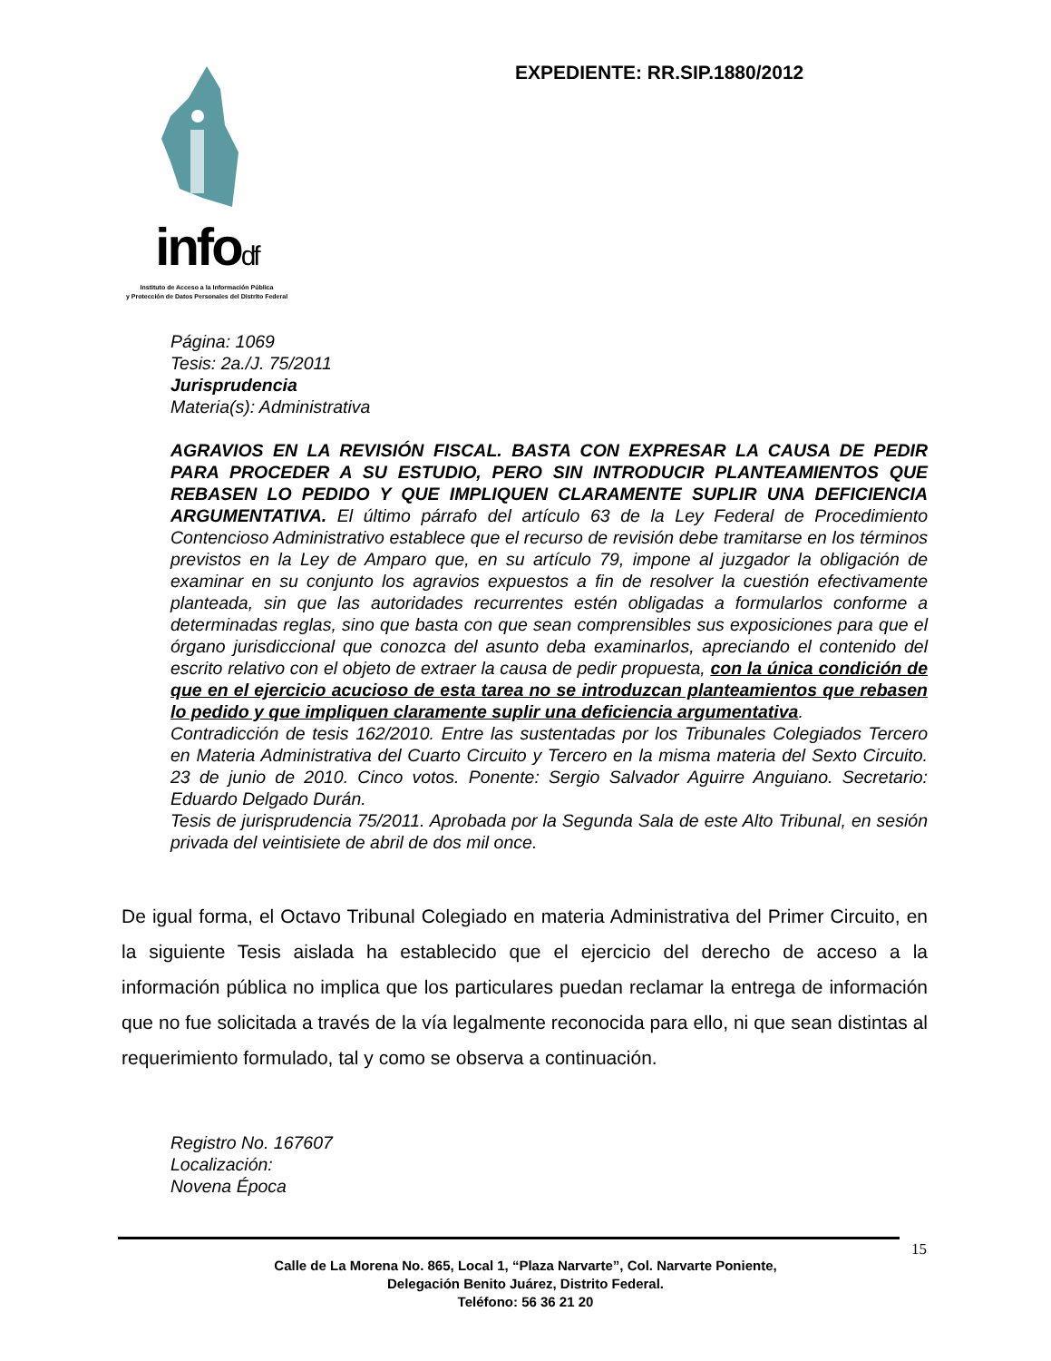infodf
Instituto de Acceso a la Información Pública
y Protección de Datos Personales del Distrito Federal
EXPEDIENTE: RR.SIP.1880/2012
Página: 1069
Tesis: 2a./J. 75/2011
Jurisprudencia
Materia(s): Administrativa
AGRAVIOS EN LA REVISIÓN FISCAL. BASTA CON EXPRESAR LA CAUSA DE PEDIR PARA PROCEDER A SU ESTUDIO, PERO SIN INTRODUCIR PLANTEAMIENTOS QUE REBASEN LO PEDIDO Y QUE IMPLIQUEN CLARAMENTE SUPLIR UNA DEFICIENCIA ARGUMENTATIVA. El último párrafo del artículo 63 de la Ley Federal de Procedimiento Contencioso Administrativo establece que el recurso de revisión debe tramitarse en los términos previstos en la Ley de Amparo que, en su artículo 79, impone al juzgador la obligación de examinar en su conjunto los agravios expuestos a fin de resolver la cuestión efectivamente planteada, sin que las autoridades recurrentes estén obligadas a formularlos conforme a determinadas reglas, sino que basta con que sean comprensibles sus exposiciones para que el órgano jurisdiccional que conozca del asunto deba examinarlos, apreciando el contenido del escrito relativo con el objeto de extraer la causa de pedir propuesta, con la única condición de que en el ejercicio acucioso de esta tarea no se introduzcan planteamientos que rebasen lo pedido y que impliquen claramente suplir una deficiencia argumentativa.
Contradicción de tesis 162/2010. Entre las sustentadas por los Tribunales Colegiados Tercero en Materia Administrativa del Cuarto Circuito y Tercero en la misma materia del Sexto Circuito. 23 de junio de 2010. Cinco votos. Ponente: Sergio Salvador Aguirre Anguiano. Secretario: Eduardo Delgado Durán.
Tesis de jurisprudencia 75/2011. Aprobada por la Segunda Sala de este Alto Tribunal, en sesión privada del veintisiete de abril de dos mil once.
De igual forma, el Octavo Tribunal Colegiado en materia Administrativa del Primer Circuito, en la siguiente Tesis aislada ha establecido que el ejercicio del derecho de acceso a la información pública no implica que los particulares puedan reclamar la entrega de información que no fue solicitada a través de la vía legalmente reconocida para ello, ni que sean distintas al requerimiento formulado, tal y como se observa a continuación.
Registro No. 167607
Localización:
Novena Época
15
Calle de La Morena No. 865, Local 1, “Plaza Narvarte”, Col. Narvarte Poniente,
Delegación Benito Juárez, Distrito Federal.
Teléfono: 56 36 21 20